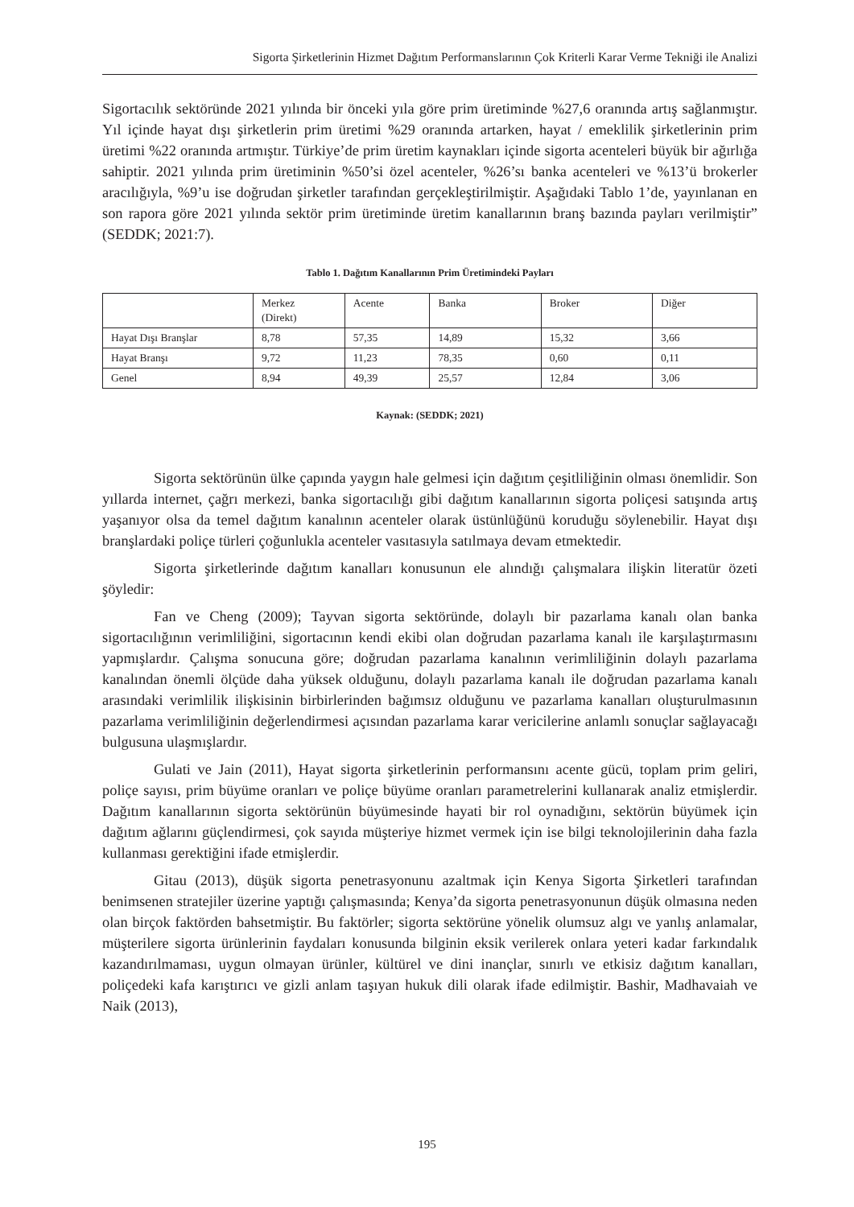Sigorta Şirketlerinin Hizmet Dağıtım Performanslarının Çok Kriterli Karar Verme Tekniği ile Analizi
Sigortacılık sektöründe 2021 yılında bir önceki yıla göre prim üretiminde %27,6 oranında artış sağlanmıştır. Yıl içinde hayat dışı şirketlerin prim üretimi %29 oranında artarken, hayat / emeklilik şirketlerinin prim üretimi %22 oranında artmıştır. Türkiye’de prim üretim kaynakları içinde sigorta acenteleri büyük bir ağırlığa sahiptir. 2021 yılında prim üretiminin %50’si özel acenteler, %26’sı banka acenteleri ve %13’ü brokerler aracılığıyla, %9’u ise doğrudan şirketler tarafından gerçekleştirilmiştir. Aşağıdaki Tablo 1’de, yayınlanan en son rapora göre 2021 yılında sektör prim üretiminde üretim kanallarının branş bazında payları verilmiştir” (SEDDK; 2021:7).
Tablo 1. Dağıtım Kanallarının Prim Üretimindeki Payları
| | Merkez (Direkt) | Acente | Banka | Broker | Diğer |
| Hayat Dışı Branşlar | 8,78 | 57,35 | 14,89 | 15,32 | 3,66 |
| Hayat Branşı | 9,72 | 11,23 | 78,35 | 0,60 | 0,11 |
| Genel | 8,94 | 49,39 | 25,57 | 12,84 | 3,06 |
Kaynak: (SEDDK; 2021)
Sigorta sektörünün ülke çapında yaygın hale gelmesi için dağıtım çeşitliliğinin olması önemlidir. Son yıllarda internet, çağrı merkezi, banka sigortacılığı gibi dağıtım kanallarının sigorta poliçesi satışında artış yaşanıyor olsa da temel dağıtım kanalının acenteler olarak üstünlüğünü koruduğu söylenebilir. Hayat dışı branşlardaki poliçe türleri çoğunlukla acenteler vasıtasıyla satılmaya devam etmektedir.
Sigorta şirketlerinde dağıtım kanalları konusunun ele alındığı çalışmalara ilişkin literatür özeti şöyledir:
Fan ve Cheng (2009); Tayvan sigorta sektöründe, dolaylı bir pazarlama kanalı olan banka sigortacılığının verimliliğini, sigortacının kendi ekibi olan doğrudan pazarlama kanalı ile karşılaştırmasını yapmışlardır. Çalışma sonucuna göre; doğrudan pazarlama kanalının verimliliğinin dolaylı pazarlama kanalından önemli ölçüde daha yüksek olduğunu, dolaylı pazarlama kanalı ile doğrudan pazarlama kanalı arasındaki verimlilik ilişkisinin birbirlerinden bağımsız olduğunu ve pazarlama kanalları oluşturulmasının pazarlama verimliliğinin değerlendirmesi açısından pazarlama karar vericilerine anlamlı sonuçlar sağlayacağı bulgusuna ulaşmışlardır.
Gulati ve Jain (2011), Hayat sigorta şirketlerinin performansını acente gücü, toplam prim geliri, poliçe sayısı, prim büyüme oranları ve poliçe büyüme oranları parametrelerini kullanarak analiz etmişlerdir. Dağıtım kanallarının sigorta sektörünün büyümesinde hayati bir rol oynadığını, sektörün büyümek için dağıtım ağlarını güçlendirmesi, çok sayıda müşteriye hizmet vermek için ise bilgi teknolojilerinin daha fazla kullanması gerektiğini ifade etmişlerdir.
Gitau (2013), düşük sigorta penetrasyonunu azaltmak için Kenya Sigorta Şirketleri tarafından benimsenen stratejiler üzerine yaptığı çalışmasında; Kenya’da sigorta penetrasyonunun düşük olmasına neden olan birçok faktörden bahsetmiştir. Bu faktörler; sigorta sektörüne yönelik olumsuz algı ve yanlış anlamalar, müşterilere sigorta ürünlerinin faydaları konusunda bilginin eksik verilerek onlara yeteri kadar farkındalık kazandırılmaması, uygun olmayan ürünler, kültürel ve dini inançlar, sınırlı ve etkisiz dağıtım kanalları, poliçedeki kafa karıştırıcı ve gizli anlam taşıyan hukuk dili olarak ifade edilmiştir. Bashir, Madhavaiah ve Naik (2013),
195